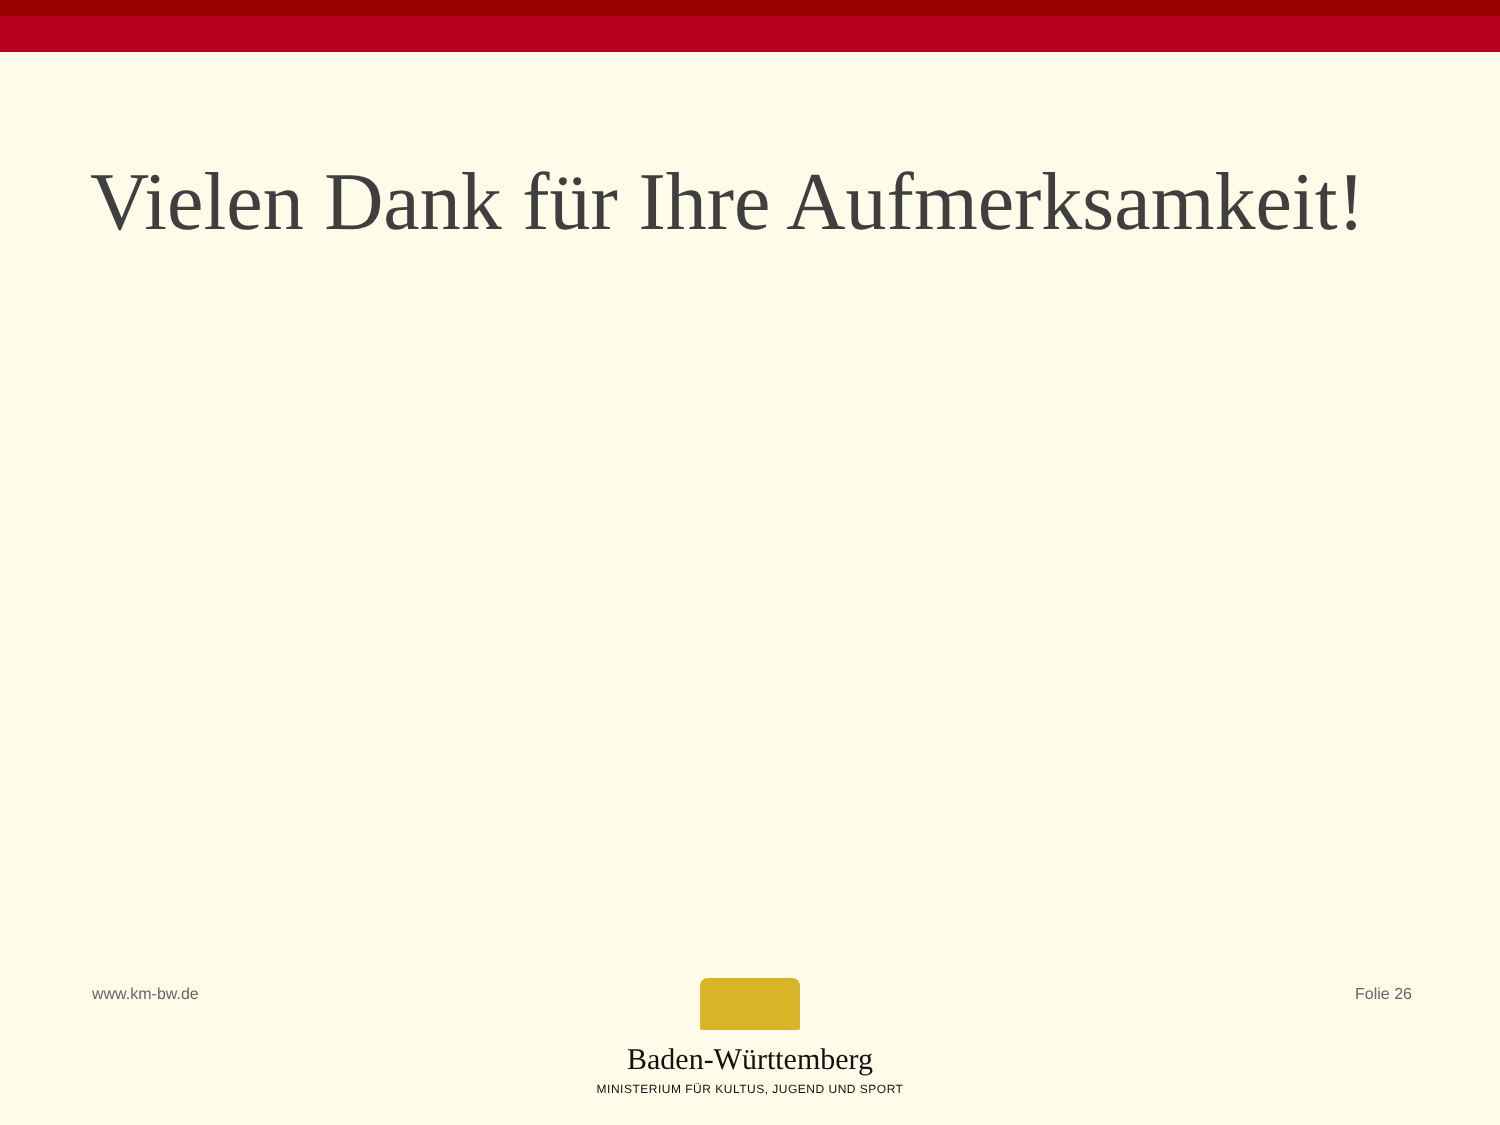Vielen Dank für Ihre Aufmerksamkeit!
www.km-bw.de Folie 26
Baden-Württemberg
MINISTERIUM FÜR KULTUS, JUGEND UND SPORT